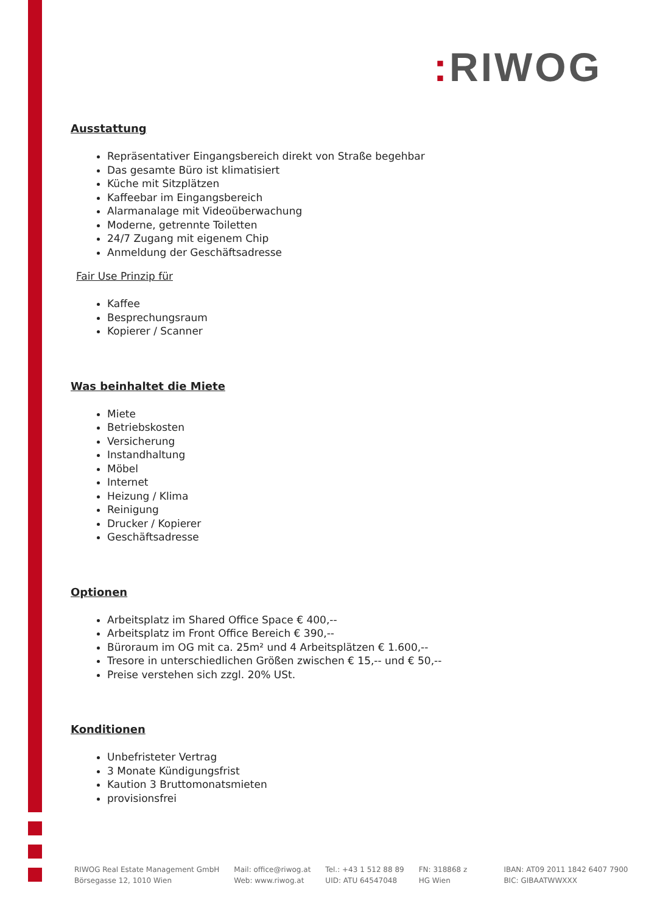: RIWOG
Ausstattung
Repräsentativer Eingangsbereich direkt von Straße begehbar
Das gesamte Büro ist klimatisiert
Küche mit Sitzplätzen
Kaffeebar im Eingangsbereich
Alarmanalage mit Videoüberwachung
Moderne, getrennte Toiletten
24/7 Zugang mit eigenem Chip
Anmeldung der Geschäftsadresse
Fair Use Prinzip für
Kaffee
Besprechungsraum
Kopierer / Scanner
Was beinhaltet die Miete
Miete
Betriebskosten
Versicherung
Instandhaltung
Möbel
Internet
Heizung / Klima
Reinigung
Drucker / Kopierer
Geschäftsadresse
Optionen
Arbeitsplatz im Shared Office Space € 400,--
Arbeitsplatz im Front Office Bereich € 390,--
Büroraum im OG mit ca. 25m² und 4 Arbeitsplätzen € 1.600,--
Tresore in unterschiedlichen Größen zwischen € 15,-- und € 50,--
Preise verstehen sich zzgl. 20% USt.
Konditionen
Unbefristeter Vertrag
3 Monate Kündigungsfrist
Kaution 3 Bruttomonatsmieten
provisionsfrei
RIWOG Real Estate Management GmbH
Börsegasse 12, 1010 Wien
Mail: office@riwog.at
Web: www.riwog.at
Tel.: +43 1 512 88 89
UID: ATU 64547048
FN: 318868 z
HG Wien
IBAN: AT09 2011 1842 6407 7900
BIC: GIBAATWWXXX